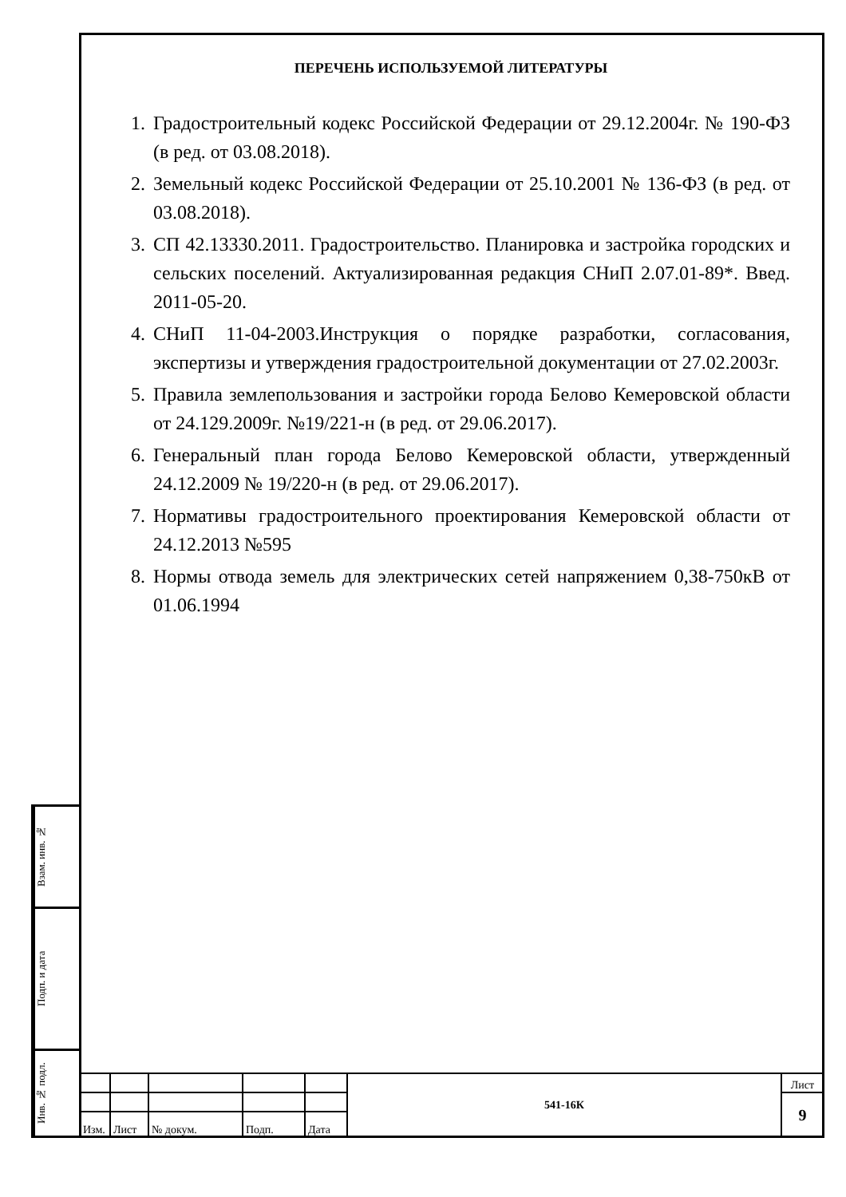ПЕРЕЧЕНЬ ИСПОЛЬЗУЕМОЙ ЛИТЕРАТУРЫ
1. Градостроительный кодекс Российской Федерации от 29.12.2004г. № 190-ФЗ (в ред. от 03.08.2018).
2. Земельный кодекс Российской Федерации от 25.10.2001 № 136-ФЗ (в ред. от 03.08.2018).
3. СП 42.13330.2011. Градостроительство. Планировка и застройка городских и сельских поселений. Актуализированная редакция СНиП 2.07.01-89*. Введ. 2011-05-20.
4. СНиП 11-04-2003.Инструкция о порядке разработки, согласования, экспертизы и утверждения градостроительной документации от 27.02.2003г.
5. Правила землепользования и застройки города Белово Кемеровской области от 24.129.2009г. №19/221-н (в ред. от 29.06.2017).
6. Генеральный план города Белово Кемеровской области, утвержденный 24.12.2009 № 19/220-н (в ред. от 29.06.2017).
7. Нормативы градостроительного проектирования Кемеровской области от 24.12.2013 №595
8. Нормы отвода земель для электрических сетей напряжением 0,38-750кВ от 01.06.1994
Взам. инв. №
Подп. и дата
Инв. № подл.
| | | | | | 541-16К | Лист |
| | | | | | | 9 |
| Изм. | Лист | № докум. | Подп. | Дата | | |